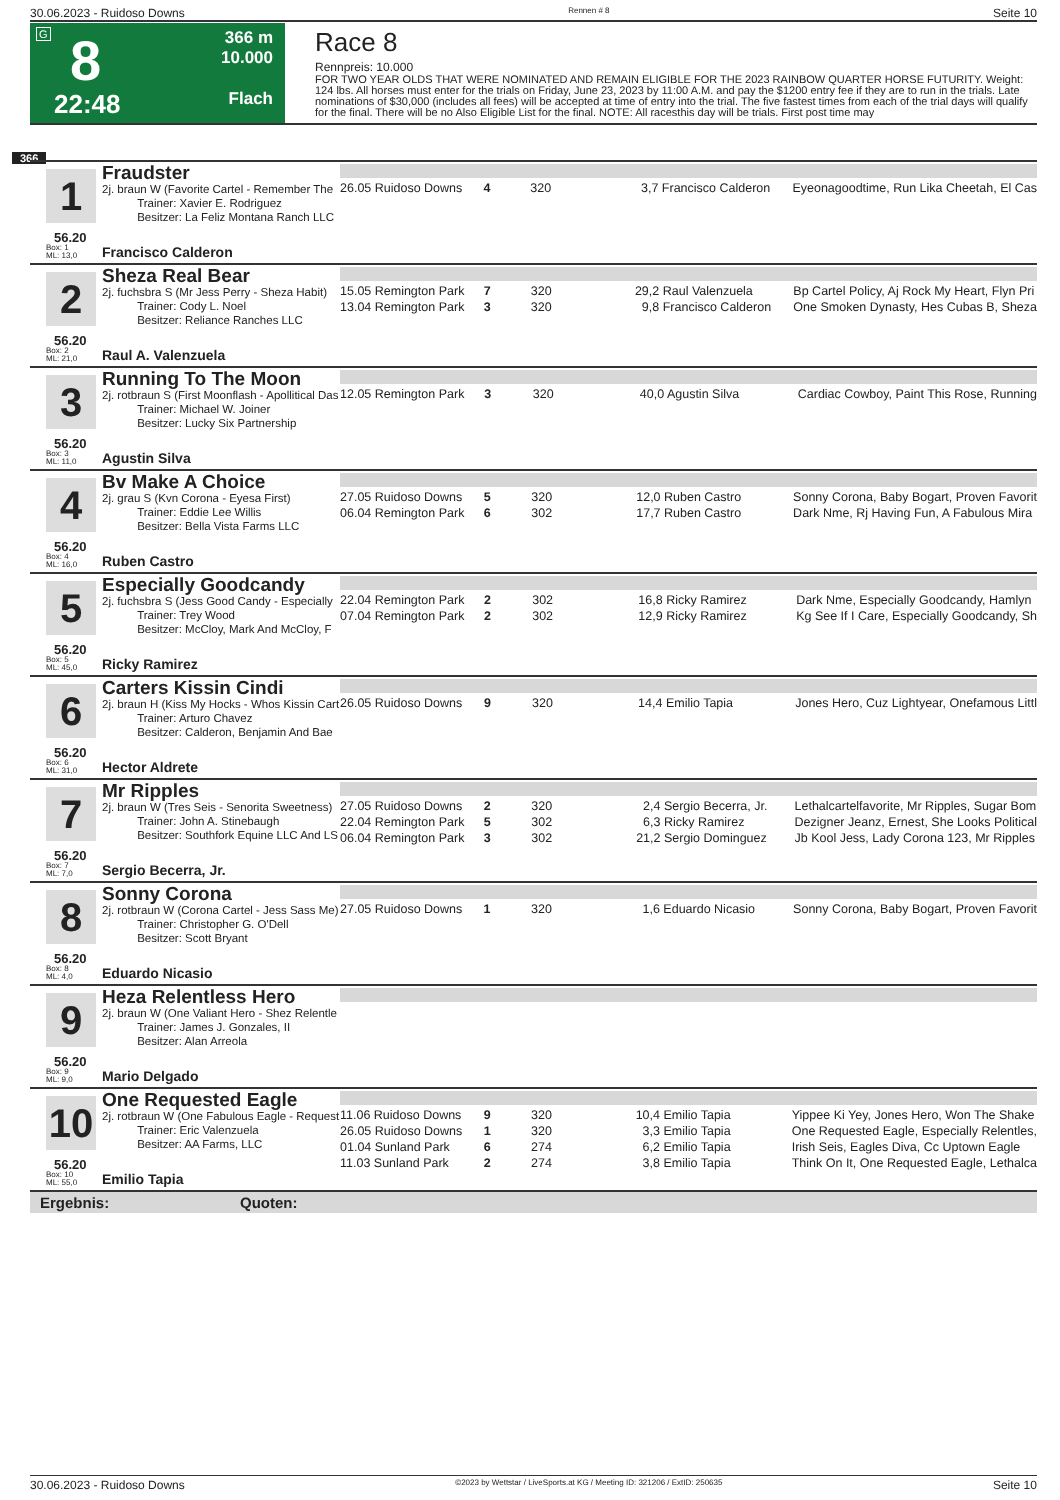30.06.2023 - Ruidoso Downs Rennen # 8 Seite 10
G 8
22:48
366 m
10.000
Flach
Race 8
Rennpreis: 10.000
FOR TWO YEAR OLDS THAT WERE NOMINATED AND REMAIN ELIGIBLE FOR THE 2023 RAINBOW QUARTER HORSE FUTURITY. Weight: 124 lbs. All horses must enter for the trials on Friday, June 23, 2023 by 11:00 A.M. and pay the $1200 entry fee if they are to run in the trials. Late nominations of $30,000 (includes all fees) will be accepted at time of entry into the trial. The five fastest times from each of the trial days will qualify for the final. There will be no Also Eligible List for the final. NOTE: All racesthis day will be trials. First post time may
366
1
56.20
Fraudster
2j. braun W (Favorite Cartel - Remember The
Trainer: Xavier E. Rodriguez
Besitzer: La Feliz Montana Ranch LLC
Box: 1
ML: 13,0
Francisco Calderon
| 26.05 Ruidoso Downs | 4 | 320 | 3,7 Francisco Calderon | Eyeonagoodtime, Run Lika Cheetah, El Cas |
2
56.20
Sheza Real Bear
2j. fuchsbra S (Mr Jess Perry - Sheza Habit)
Trainer: Cody L. Noel
Besitzer: Reliance Ranches LLC
Box: 2
ML: 21,0
Raul A. Valenzuela
| 15.05 Remington Park | 7 | 320 | 29,2 Raul Valenzuela | Bp Cartel Policy, Aj Rock My Heart, Flyn Pri |
| 13.04 Remington Park | 3 | 320 | 9,8 Francisco Calderon | One Smoken Dynasty, Hes Cubas B, Sheza |
3
56.20
Running To The Moon
2j. rotbraun S (First Moonflash - Apollitical Das
Trainer: Michael W. Joiner
Besitzer: Lucky Six Partnership
Box: 3
ML: 11,0
Agustin Silva
| 12.05 Remington Park | 3 | 320 | 40,0 Agustin Silva | Cardiac Cowboy, Paint This Rose, Running |
4
56.20
Bv Make A Choice
2j. grau S (Kvn Corona - Eyesa First)
Trainer: Eddie Lee Willis
Besitzer: Bella Vista Farms LLC
Box: 4
ML: 16,0
Ruben Castro
| 27.05 Ruidoso Downs | 5 | 320 | 12,0 Ruben Castro | Sonny Corona, Baby Bogart, Proven Favorit |
| 06.04 Remington Park | 6 | 302 | 17,7 Ruben Castro | Dark Nme, Rj Having Fun, A Fabulous Mira |
5
56.20
Especially Goodcandy
2j. fuchsbra S (Jess Good Candy - Especially
Trainer: Trey Wood
Besitzer: McCloy, Mark And McCloy, F
Box: 5
ML: 45,0
Ricky Ramirez
| 22.04 Remington Park | 2 | 302 | 16,8 Ricky Ramirez | Dark Nme, Especially Goodcandy, Hamlyn |
| 07.04 Remington Park | 2 | 302 | 12,9 Ricky Ramirez | Kg See If I Care, Especially Goodcandy, Sh |
6
56.20
Carters Kissin Cindi
2j. braun H (Kiss My Hocks - Whos Kissin Cart
Trainer: Arturo Chavez
Besitzer: Calderon, Benjamin And Bae
Box: 6
ML: 31,0
Hector Aldrete
| 26.05 Ruidoso Downs | 9 | 320 | 14,4 Emilio Tapia | Jones Hero, Cuz Lightyear, Onefamous Littl |
7
56.20
Mr Ripples
2j. braun W (Tres Seis - Senorita Sweetness)
Trainer: John A. Stinebaugh
Besitzer: Southfork Equine LLC And LS
Box: 7
ML: 7,0
Sergio Becerra, Jr.
| 27.05 Ruidoso Downs | 2 | 320 | 2,4 Sergio Becerra, Jr. | Lethalcartelfavorite, Mr Ripples, Sugar Bom |
| 22.04 Remington Park | 5 | 302 | 6,3 Ricky Ramirez | Dezigner Jeanz, Ernest, She Looks Political |
| 06.04 Remington Park | 3 | 302 | 21,2 Sergio Dominguez | Jb Kool Jess, Lady Corona 123, Mr Ripples |
8
56.20
Sonny Corona
2j. rotbraun W (Corona Cartel - Jess Sass Me)
Trainer: Christopher G. O'Dell
Besitzer: Scott Bryant
Box: 8
ML: 4,0
Eduardo Nicasio
| 27.05 Ruidoso Downs | 1 | 320 | 1,6 Eduardo Nicasio | Sonny Corona, Baby Bogart, Proven Favorit |
9
56.20
Heza Relentless Hero
2j. braun W (One Valiant Hero - Shez Relentle
Trainer: James J. Gonzales, II
Besitzer: Alan Arreola
Box: 9
ML: 9,0
Mario Delgado
10
56.20
One Requested Eagle
2j. rotbraun W (One Fabulous Eagle - Request
Trainer: Eric Valenzuela
Besitzer: AA Farms, LLC
Box: 10
ML: 55,0
Emilio Tapia
| 11.06 Ruidoso Downs | 9 | 320 | 10,4 Emilio Tapia | Yippee Ki Yey, Jones Hero, Won The Shake |
| 26.05 Ruidoso Downs | 1 | 320 | 3,3 Emilio Tapia | One Requested Eagle, Especially Relentles, |
| 01.04 Sunland Park | 6 | 274 | 6,2 Emilio Tapia | Irish Seis, Eagles Diva, Cc Uptown Eagle |
| 11.03 Sunland Park | 2 | 274 | 3,8 Emilio Tapia | Think On It, One Requested Eagle, Lethalca |
Ergebnis: Quoten:
30.06.2023 - Ruidoso Downs ©2023 by Wettstar / LiveSports.at KG / Meeting ID: 321206 / ExtID: 250635 Seite 10